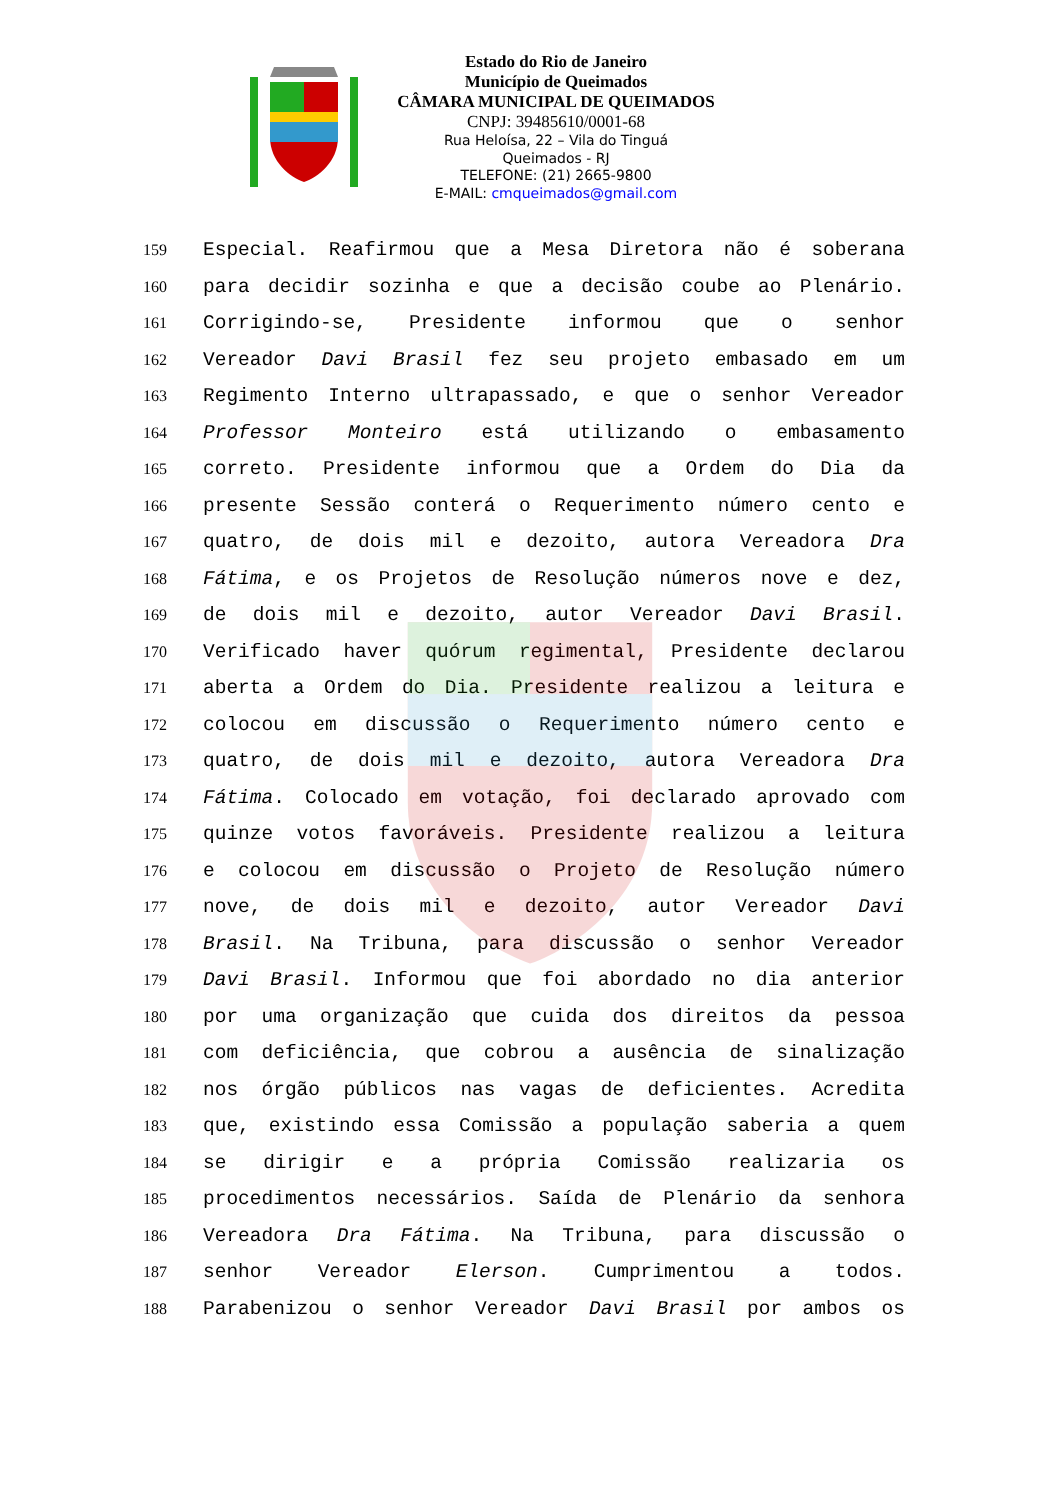Estado do Rio de Janeiro
Município de Queimados
CÂMARA MUNICIPAL DE QUEIMADOS
CNPJ: 39485610/0001-68
Rua Heloísa, 22 – Vila do Tinguá
Queimados - RJ
TELEFONE: (21) 2665-9800
E-MAIL: cmqueimados@gmail.com
159 Especial. Reafirmou que a Mesa Diretora não é soberana
160 para decidir sozinha e que a decisão coube ao Plenário.
161 Corrigindo-se, Presidente informou que o senhor
162 Vereador Davi Brasil fez seu projeto embasado em um
163 Regimento Interno ultrapassado, e que o senhor Vereador
164 Professor Monteiro está utilizando o embasamento
165 correto. Presidente informou que a Ordem do Dia da
166 presente Sessão conterá o Requerimento número cento e
167 quatro, de dois mil e dezoito, autora Vereadora Dra
168 Fátima, e os Projetos de Resolução números nove e dez,
169 de dois mil e dezoito, autor Vereador Davi Brasil.
170 Verificado haver quórum regimental, Presidente declarou
171 aberta a Ordem do Dia. Presidente realizou a leitura e
172 colocou em discussão o Requerimento número cento e
173 quatro, de dois mil e dezoito, autora Vereadora Dra
174 Fátima. Colocado em votação, foi declarado aprovado com
175 quinze votos favoráveis. Presidente realizou a leitura
176 e colocou em discussão o Projeto de Resolução número
177 nove, de dois mil e dezoito, autor Vereador Davi
178 Brasil. Na Tribuna, para discussão o senhor Vereador
179 Davi Brasil. Informou que foi abordado no dia anterior
180 por uma organização que cuida dos direitos da pessoa
181 com deficiência, que cobrou a ausência de sinalização
182 nos órgão públicos nas vagas de deficientes. Acredita
183 que, existindo essa Comissão a população saberia a quem
184 se dirigir e a própria Comissão realizaria os
185 procedimentos necessários. Saída de Plenário da senhora
186 Vereadora Dra Fátima. Na Tribuna, para discussão o
187 senhor Vereador Elerson. Cumprimentou a todos.
188 Parabenizou o senhor Vereador Davi Brasil por ambos os